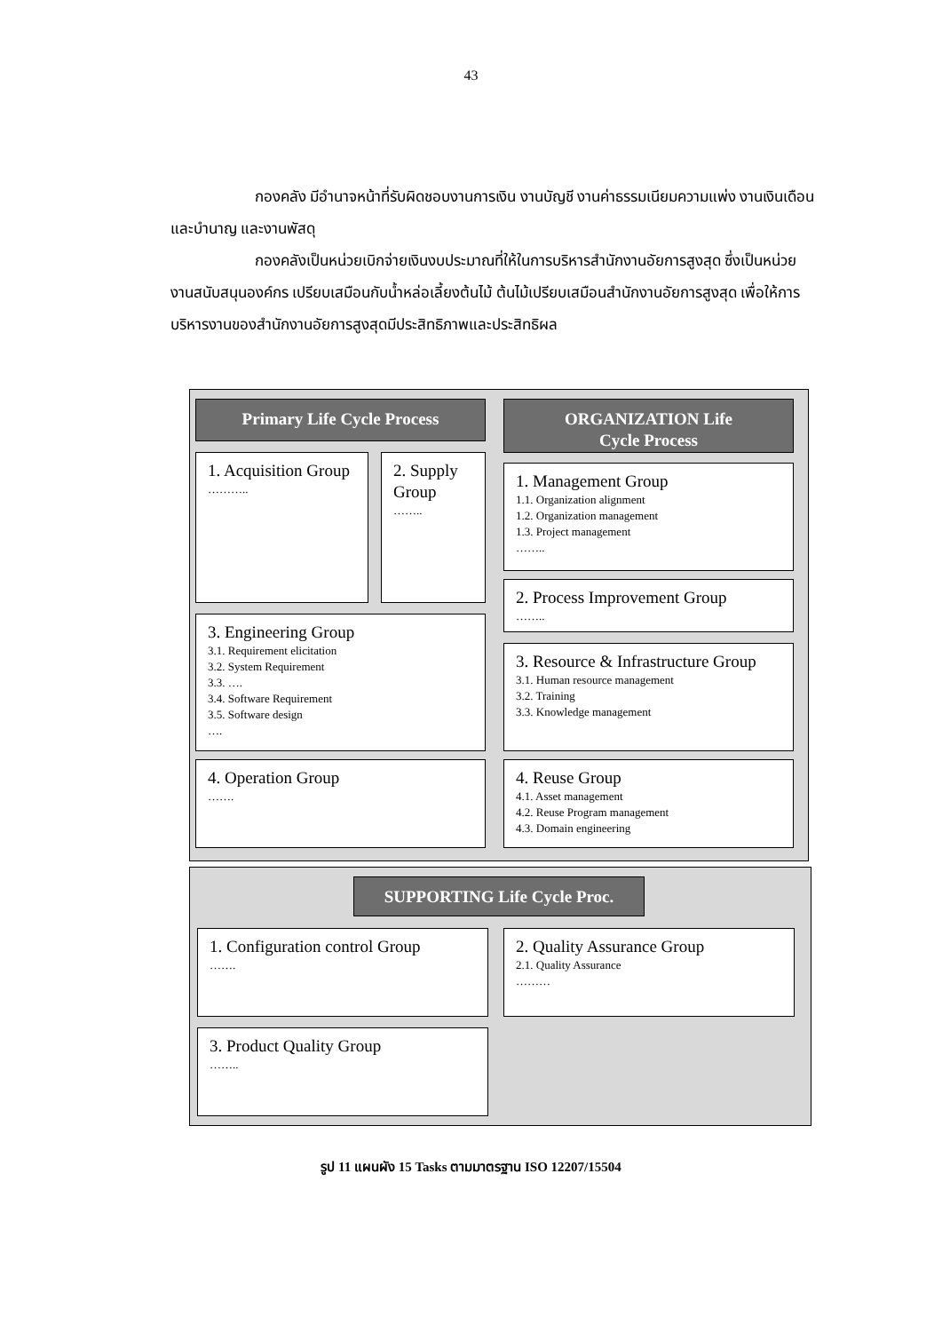43
กองคลัง มีอำนาจหน้าที่รับผิดชอบงานการเงิน งานบัญชี งานค่าธรรมเนียมความแพ่ง งานเงินเดือนและบำนาญ และงานพัสดุ
กองคลังเป็นหน่วยเบิกจ่ายเงินงบประมาณที่ให้ในการบริหารสำนักงานอัยการสูงสุด ซึ่งเป็นหน่วยงานสนับสนุนองค์กร เปรียบเสมือนกับน้ำหล่อเลี้ยงต้นไม้ ต้นไม้เปรียบเสมือนสำนักงานอัยการสูงสุด เพื่อให้การบริหารงานของสำนักงานอัยการสูงสุดมีประสิทธิภาพและประสิทธิผล
Primary Life Cycle Process
1. Acquisition Group
………..
2. Supply Group
……..
3. Engineering Group
3.1. Requirement elicitation
3.2. System Requirement
3.3. ….
3.4. Software Requirement
3.5. Software design
….
4. Operation Group
…….
ORGANIZATION Life
Cycle Process
1. Management Group
1.1. Organization alignment
1.2. Organization management
1.3. Project management
……..
2. Process Improvement Group
……..
3. Resource & Infrastructure Group
3.1. Human resource management
3.2. Training
3.3. Knowledge management
4. Reuse Group
4.1. Asset management
4.2. Reuse Program management
4.3. Domain engineering
SUPPORTING Life Cycle Proc.
1. Configuration control Group
…….
2. Quality Assurance Group
2.1. Quality Assurance
………
3. Product Quality Group
……..
รูป 11 แผนผัง 15 Tasks ตามมาตรฐาน ISO 12207/15504